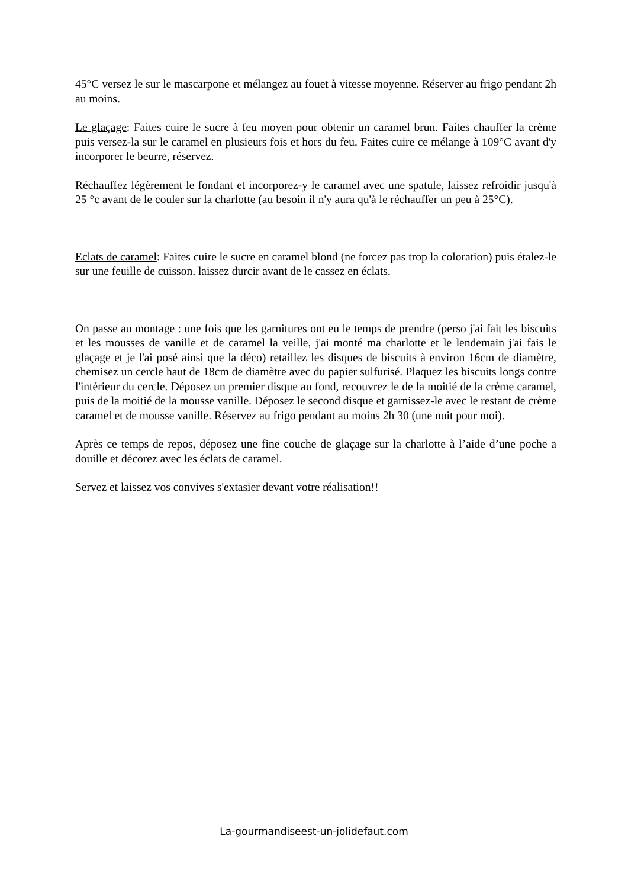45°C versez le sur le mascarpone et mélangez au fouet à vitesse moyenne. Réserver au frigo pendant 2h au moins.
Le glaçage: Faites cuire le sucre à feu moyen pour obtenir un caramel brun. Faites chauffer la crème puis versez-la sur le caramel en plusieurs fois et hors du feu. Faites cuire ce mélange à 109°C avant d'y incorporer le beurre, réservez.
Réchauffez légèrement le fondant et incorporez-y le caramel avec une spatule, laissez refroidir jusqu'à 25 °c avant de le couler sur la charlotte (au besoin il n'y aura qu'à le réchauffer un peu à 25°C).
Eclats de caramel: Faites cuire le sucre en caramel blond (ne forcez pas trop la coloration) puis étalez-le sur une feuille de cuisson. laissez durcir avant de le cassez en éclats.
On passe au montage : une fois que les garnitures ont eu le temps de prendre (perso j'ai fait les biscuits et les mousses de vanille et de caramel la veille, j'ai monté ma charlotte et le lendemain j'ai fais le glaçage et je l'ai posé ainsi que la déco) retaillez les disques de biscuits à environ 16cm de diamètre, chemisez un cercle haut de 18cm de diamètre avec du papier sulfurisé. Plaquez les biscuits longs contre l'intérieur du cercle. Déposez un premier disque au fond, recouvrez le de la moitié de la crème caramel, puis de la moitié de la mousse vanille. Déposez le second disque et garnissez-le avec le restant de crème caramel et de mousse vanille. Réservez au frigo pendant au moins 2h 30 (une nuit pour moi).
Après ce temps de repos, déposez une fine couche de glaçage sur la charlotte à l’aide d’une poche a douille et décorez avec les éclats de caramel.
Servez et laissez vos convives s'extasier devant votre réalisation!!
La-gourmandiseest-un-jolidefaut.com